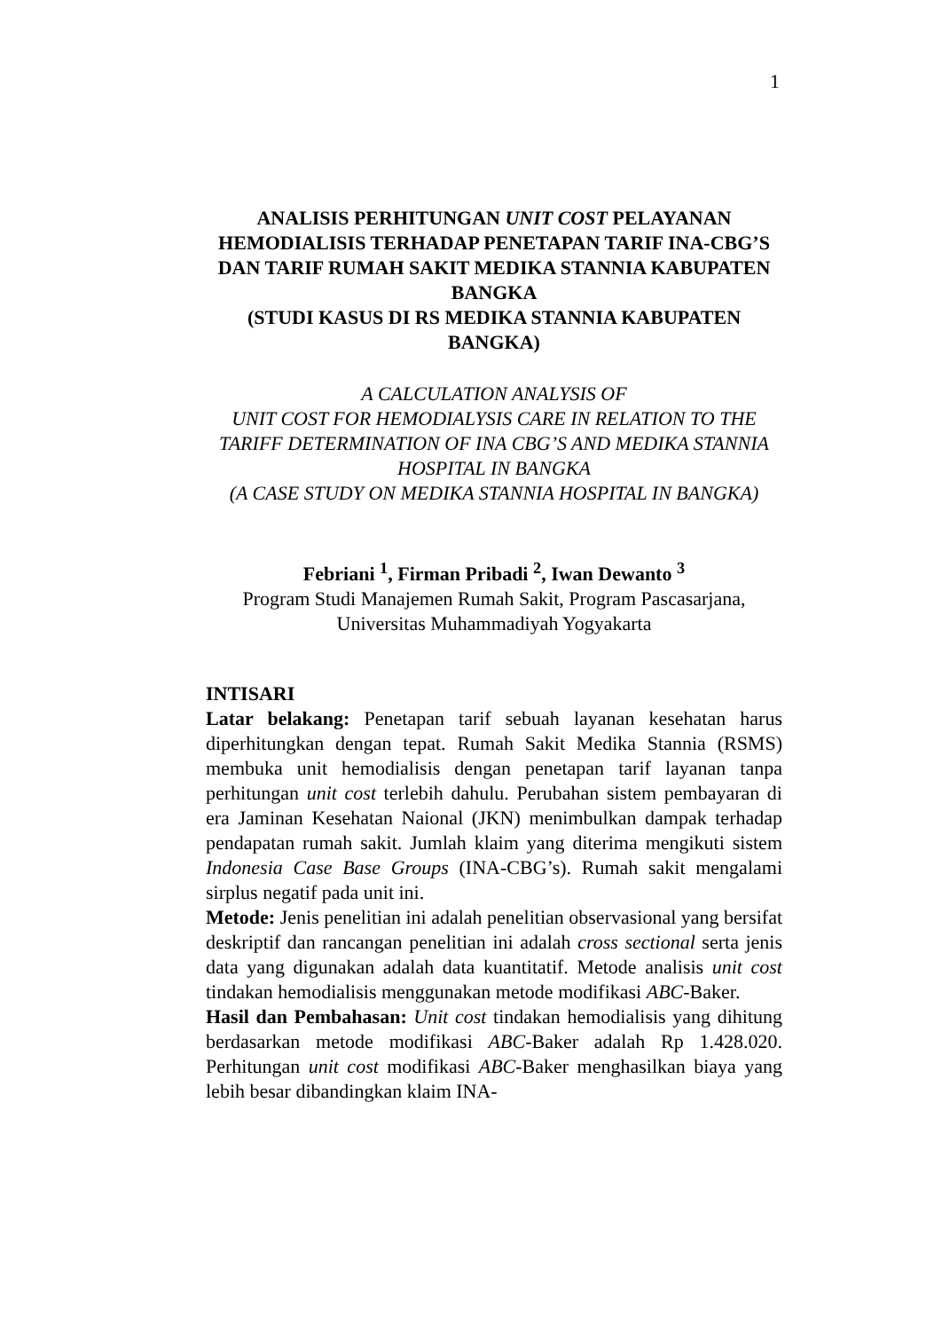1
ANALISIS PERHITUNGAN UNIT COST PELAYANAN HEMODIALISIS TERHADAP PENETAPAN TARIF INA-CBG’S DAN TARIF RUMAH SAKIT MEDIKA STANNIA KABUPATEN BANGKA
(STUDI KASUS DI RS MEDIKA STANNIA KABUPATEN BANGKA)
A CALCULATION ANALYSIS OF
UNIT COST FOR HEMODIALYSIS CARE IN RELATION TO THE TARIFF DETERMINATION OF INA CBG’S AND MEDIKA STANNIA HOSPITAL IN BANGKA
(A CASE STUDY ON MEDIKA STANNIA HOSPITAL IN BANGKA)
Febriani <sup>1</sup>, Firman Pribadi <sup>2</sup>, Iwan Dewanto <sup>3</sup>
Program Studi Manajemen Rumah Sakit, Program Pascasarjana, Universitas Muhammadiyah Yogyakarta
INTISARI
Latar belakang: Penetapan tarif sebuah layanan kesehatan harus diperhitungkan dengan tepat. Rumah Sakit Medika Stannia (RSMS) membuka unit hemodialisis dengan penetapan tarif layanan tanpa perhitungan unit cost terlebih dahulu. Perubahan sistem pembayaran di era Jaminan Kesehatan Naional (JKN) menimbulkan dampak terhadap pendapatan rumah sakit. Jumlah klaim yang diterima mengikuti sistem Indonesia Case Base Groups (INA-CBG’s). Rumah sakit mengalami sirplus negatif pada unit ini.
Metode: Jenis penelitian ini adalah penelitian observasional yang bersifat deskriptif dan rancangan penelitian ini adalah cross sectional serta jenis data yang digunakan adalah data kuantitatif. Metode analisis unit cost tindakan hemodialisis menggunakan metode modifikasi ABC-Baker.
Hasil dan Pembahasan: Unit cost tindakan hemodialisis yang dihitung berdasarkan metode modifikasi ABC-Baker adalah Rp 1.428.020. Perhitungan unit cost modifikasi ABC-Baker menghasilkan biaya yang lebih besar dibandingkan klaim INA-